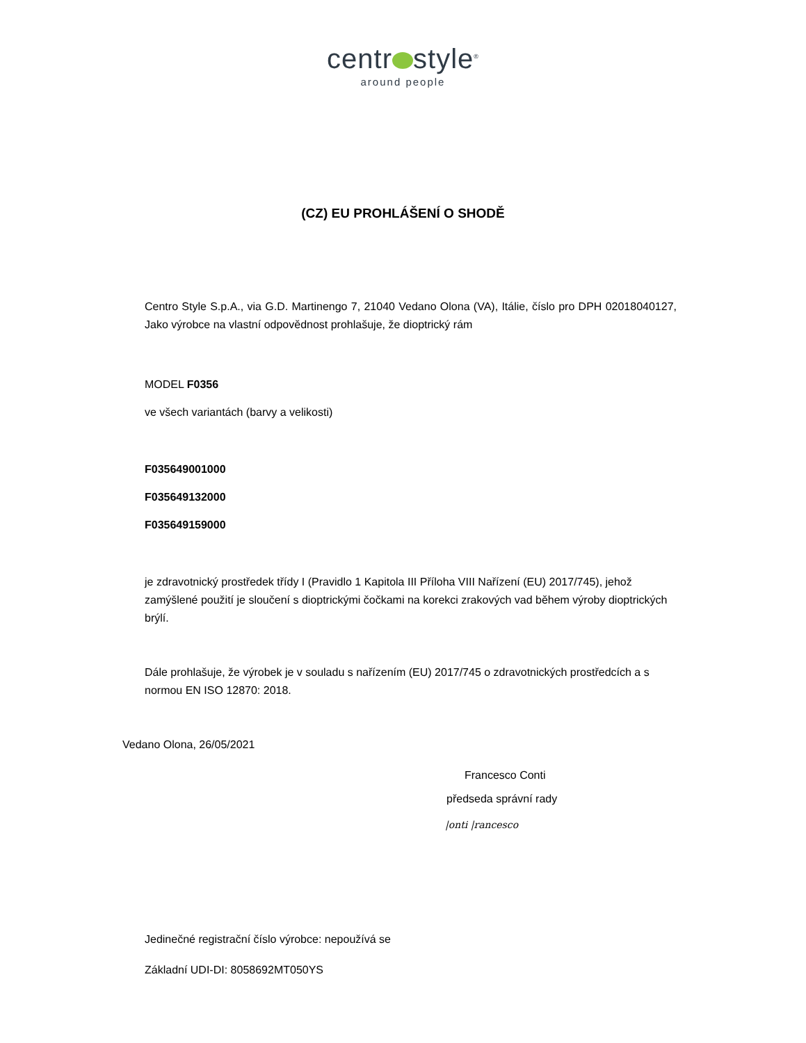centr style<sup>®</sup>
around people
(CZ) EU PROHLÁŠENÍ O SHODĚ
Centro Style S.p.A., via G.D. Martinengo 7, 21040 Vedano Olona (VA), Itálie, číslo pro DPH 02018040127, Jako výrobce na vlastní odpovědnost prohlašuje, že dioptrický rám
MODEL F0356
ve všech variantách (barvy a velikosti)
F035649001000
F035649132000
F035649159000
je zdravotnický prostředek třídy I (Pravidlo 1 Kapitola III Příloha VIII Nařízení (EU) 2017/745), jehož zamýšlené použití je sloučení s dioptrickými čočkami na korekci zrakových vad během výroby dioptrických brýlí.
Dále prohlašuje, že výrobek je v souladu s nařízením (EU) 2017/745 o zdravotnických prostředcích a s normou EN ISO 12870: 2018.
Vedano Olona, 26/05/2021
Francesco Conti
předseda správní rady
|onti |rancesco
Jedinečné registrační číslo výrobce: nepoužívá se
Základní UDI-DI: 8058692MT050YS